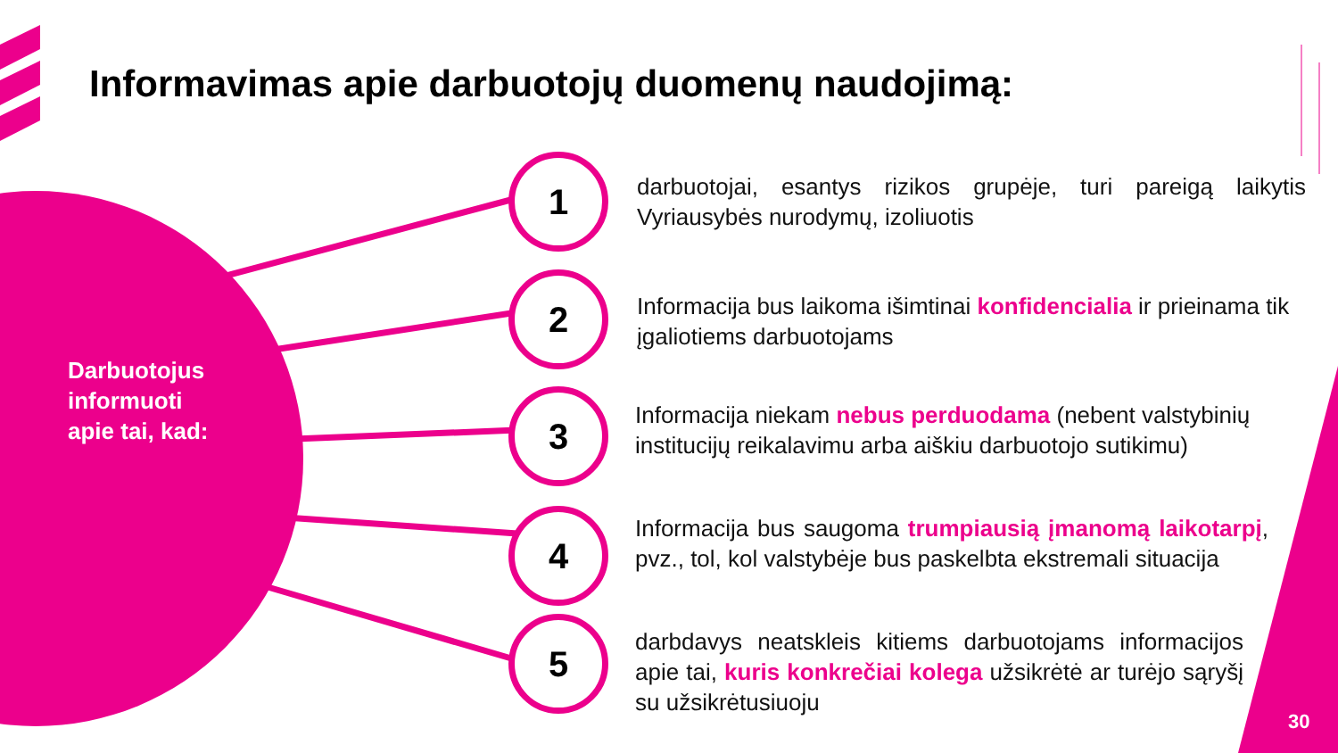Informavimas apie darbuotojų duomenų naudojimą:
Darbuotojus
informuoti
apie tai, kad:
1
darbuotojai, esantys rizikos grupėje, turi pareigą laikytis Vyriausybės nurodymų, izoliuotis
2
Informacija bus laikoma išimtinai konfidencialia ir prieinama tik įgaliotiems darbuotojams
3
Informacija niekam nebus perduodama (nebent valstybinių institucijų reikalavimu arba aiškiu darbuotojo sutikimu)
4
Informacija bus saugoma trumpiausią įmanomą laikotarpį, pvz., tol, kol valstybėje bus paskelbta ekstremali situacija
5
darbdavys neatskleis kitiems darbuotojams informacijos apie tai, kuris konkrečiai kolega užsikrėtė ar turėjo sąryšį su užsikrėtusiuoju
30